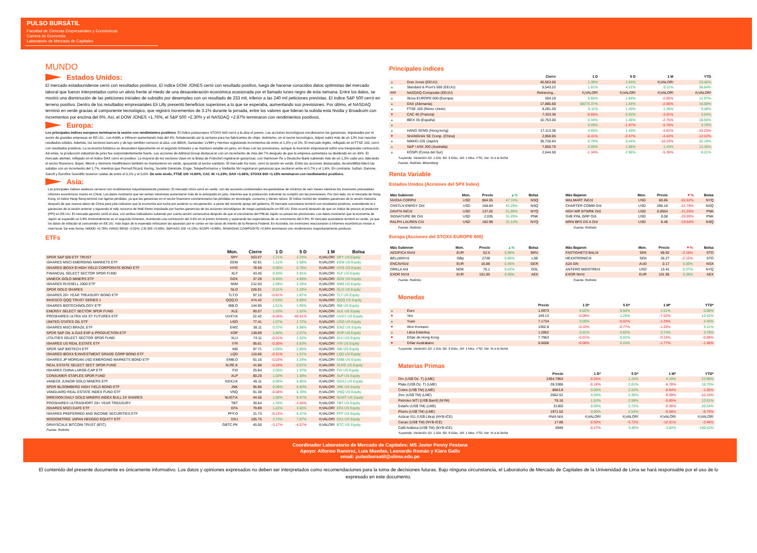PULSO BURSÁTIL
Facultad de Ciencias Empresariales y Económicas
Carrera de Economía
Laboratorio de Mercado de Capitales
MUNDO
Estados Unidos:
El mercado estadounidense cerró con resultados positivos. El índice DOW JONES cerró con resultado positivo, luego de hacerse conocidos datos optimistas del mercado laboral que fueron interpretados como un alivio frente al miedo de una desaceleración económica ocasionada por el llamado lunes negro de esta semana. Entre los datos, se mostró una disminución de las peticiones iniciales de subsidio por desempleo con un resultado de 233 mil, inferior a las 240 mil peticiones previstas. El índice S&P 500 cerró en terreno positivo. Dentro de los resultados empresariales Eli Lilly presentó beneficios superiores a lo que se esperaba, aumentando sus previsiones. Por último, el NASDAQ terminó en verde gracias al componente tecnológico, que registró incrementos de 3.1% durante la jornada, entre los valores que lideran la subida esta Nvidia y Broadcom con incrementos por encima del 6%. Así, el DOW JONES +1.76%, el S&P 500 +2.30% y el NASDAQ +2.87% terminaron con rendimientos positivos.
Europa:
Los principales índices europeos terminaron la sesión con rendimientos positivos. El índice paneuropeo STOXX 600 cerró a la alza el jueves. Las acciones tecnológicas encabezaron las ganancias, impulsadas por el sector de grandes empresas en EE.UU., con ASML e Infineon aumentando más del 4%, fortaleciendo así la semana para los fabricantes de chips. Asimismo, en el sector tecnológico, Adyen subió más de un 12% tras reportar resultados sólidos. Además, los sectores bancario y de lujo también cerraron al alza, con BBVA, Santander, LVMH y Hermes registrando incrementos de entre el 1,8% y el 3%. El mercado inglés, reflejado en el FTSE 100, cerró con resultados positivos. La economía británica se desaceleró ligeramente en el segundo trimestre y se mantuvo estable en junio, en línea con las previsiones, aunque la inversión empresarial sufrió una inesperada contracción. Ad emás, la producción industrial de junio fue sorprendentemente fuerte. Las acciones de Admiral Group destacaron con un incremento de más del 7% después de que la empresa aumentara su dividendo en un 39%. El mercado alemán, reflejado en el índice DAX cerró en positivo. La mayoría de los sectores clave en la Bolsa de Fráncfort registraron ganancias, con Hannover Re y Deutsche Bank subiendo más de un 1,3% cada uno, liderando el sector financiero. Bayer, Merck y Siemens Healthineers también se mantuvieron en verde, apoyando al sector sanitario. El mercado fra ncés, cerró la sesión en verde. Entre las acciones destacadas, ArcelorMittal lideró las subidas con un incremento del 1,7%, mientras que Pernod Ricard, Kering, Société Générale, Engie, Teleperformance y Stellantis NV registraron ganancias que oscilaron entre el 0,7% y el 1,6%. En contraste, Safran, Danone, Sanofi y Eurofins Scientific tuvieron caídas de entre el 0,1% y el 0,6%. De este modo, FTSE 100 +0.80%; CAC 40 +1.23%; DAX +1.66%; STOXX 600 +1.15% terminaron con rendimientos positivos.
Asia:
Los principales índices asiáticos cerraron con rendimientos mayoritariamente positivos. El mercado chino cerró en verde, con las acciones continentales recuperándose de mínimos de seis meses mientras los inversores procesaban informes económicos mixtos en China. Los datos mostraron que las ventas minoristas aumentaron más de lo anticipado en julio, mientras que la producción industrial no cumplió con las previsiones. Por otro lado, en el mercado de Hong Kong, el índice Hang Seng terminó con ligeras pérdidas, ya que las ganancias en el sector financiero contrarrestaron las pérdidas en tecnología, consumo y bienes raíces. El índice revirtió las notables ganancias de la sesión matutina después de que nuevos datos de China para julio indicaron que la economía aún lucha por acelerar su recuperación, a pesar del reciente apoyo del gobierno. El mercado surcoreano terminó con resultados positivos, extendiendo la s ganancias de la sesión anterior y siguiendo el rally nocturno de Wall Street impulsado por fuertes ganancias de las acciones tecnológicas de mega capitalización en EE.UU. Esto ocurrió después de que un índice de precios al productor (PPI) en EE.UU. El mercado japonés cerró al alza, con ambos indicadores subiendo por cuarta sesión consecutiva después de que el crecimiento del PIB de Japón su perara las previsiones. Los datos mostraron que la economía de Japón se expandió un 0.8% trimestralmente en el segundo trimestre, revirtiendo una contracción del 0.6% en el primer trimestre y superando las expectativas de un crecimiento del 0.5%. El mercado australiano terminó en verde, ya que los datos de inflación al consumidor en EE.UU. más bajos de lo esperado reforzaron las apuestas por re cortes en las tasas de interés de la Reserva Federal. En Australia, los inversores reaccionaron a informes económicos mixtos a nivel local. De esta forma, NIKKEI +0.78%; HANG SENG -0.02%; CSI 300 +0.99%; S&P/ASX 200 +0.19%; KOSPI +0.88%, SHANGHAI COMPOSITE +0.94% terminaron con rendimientos mayoritariamente positivos.
ETFs
| | Mon. | Cierre | 1 D | 5 D | 1 M | Bolsa |
| --- | --- | --- | --- | --- | --- | --- |
| SPDR S&P 500 ETF TRUST | SPY | 553.07 | 1.71% | 4.23% | #¡VALOR! | SPY US Equity |
| ISHARES MSCI EMERGING MARKETS ETF | EEM | 42.91 | 1.11% | 2.58% | #¡VALOR! | EEM US Equity |
| ISHARES IBOXX $ HIGH YIELD CORPORATE BOND ETF | HYG | 78.59 | 0.09% | 0.78% | #¡VALOR! | HYG US Equity |
| FINANCIAL SELECT SECTOR SPDR FUND | XLF | 43.45 | 0.93% | 2.91% | #¡VALOR! | XLF US Equity |
| VANECK GOLD MINERS ETF | GDX | 37.29 | 0.49% | 4.89% | #¡VALOR! | GDX US Equity |
| ISHARES RUSSELL 2000 ETF | IWM | 212.04 | 2.59% | 2.49% | #¡VALOR! | IWM US Equity |
| SPDR GOLD SHARES | GLD | 226.91 | 0.31% | 1.29% | #¡VALOR! | GLD US Equity |
| ISHARES 20+ YEAR TREASURY BOND ETF | TLT.O | 97.10 | -0.81% | 1.87% | #¡VALOR! | TLT US Equity |
| INVESCO QQQ TRUST SERIES 1 | QQQ.O | 474.42 | 2.53% | 5.88% | #¡VALOR! | QQQ US Equity |
| ISHARES BIOTECHNOLOGY ETF | IBB.O | 144.95 | 1.51% | 1.95% | #¡VALOR! | IBB US Equity |
| ENERGY SELECT SECTOR SPDR FUND | XLE | 90.57 | 1.20% | 1.52% | #¡VALOR! | XLE US Equity |
| PROSHARES ULTRA VIX ST FUTURES ETF | UVXY.K | 22.42 | -6.04% | -40.61% | #¡VALOR! | UVXY US Equity |
| UNITED STATES OIL ETF | USO | 77.41 | 1.07% | 2.72% | #¡VALOR! | USO US Equity |
| ISHARES MSCI BRAZIL ETF | EWZ | 30.11 | 0.37% | 5.98% | #¡VALOR! | EWZ US Equity |
| SPDR S&P OIL & GAS EXP & PRODUCTION ETF | XOP | 139.89 | 1.80% | 2.57% | #¡VALOR! | XOP US Equity |
| UTILITIES SELECT SECTOR SPDR FUND | XLU | 74.11 | -0.01% | 1.02% | #¡VALOR! | XLU US Equity |
| ISHARES US REAL ESTATE ETF | IYR | 95.61 | -0.30% | 0.63% | #¡VALOR! | IYR US Equity |
| SPDR S&P BIOTECH ETF | XBI | 97.71 | 1.69% | 2.85% | #¡VALOR! | XBI US Equity |
| ISHARES IBOXX $ INVESTMENT GRADE CORP BOND ETF | LQD | 110.86 | -0.31% | 1.57% | #¡VALOR! | LQD US Equity |
| ISHARES JP MORGAN USD EMERGING MARKETS BOND ETF | EMB.O | 91.16 | -0.03% | 1.29% | #¡VALOR! | EMB US Equity |
| REAL ESTATE SELECT SECT SPDR FUND | XLRE.K | 41.88 | -0.29% | 0.67% | #¡VALOR! | XLRE US Equity |
| ISHARES CHINA LARGE-CAP ETF | FXI | 25.84 | 2.05% | 1.37% | #¡VALOR! | FXI US Equity |
| CONSUMER STAPLES SPDR FUND | XLP | 80.29 | 1.03% | 1.59% | #¡VALOR! | XLP US Equity |
| VANECK JUNIOR GOLD MINERS ETF | GDXJ.K | 45.11 | 0.89% | 6.85% | #¡VALOR! | GDXJ US Equity |
| SPDR BLOOMBERG HIGH YIELD BOND ETF | JNK | 95.86 | 0.09% | 0.83% | #¡VALOR! | JNK US Equity |
| VANGUARD REAL ESTATE INDEX FUND ETF | VNQ | 91.38 | -0.08% | 0.78% | #¡VALOR! | VNQ US Equity |
| DIREXION DAILY GOLD MINERS INDEX BULL 2X SHARES | NUGT.K | 44.56 | 1.00% | 9.97% | #¡VALOR! | NUGT US Equity |
| PROSHARES ULTRASHORT 20+ YEAR TREASURY | TBT | 30.64 | 1.76% | -3.56% | #¡VALOR! | TBT US Equity |
| ISHARES MSCI EAFE ETF | EFA | 79.89 | 1.22% | 3.65% | #¡VALOR! | EFA US Equity |
| ISHARES PREFERRED AND INCOME SECURITIES ETF | PFF.O | 31.73 | -0.13% | 0.47% | #¡VALOR! | PFF US Equity |
| WISDOMTREE JAPAN HEDGED EQUITY ETF | DXJ | 105.75 | 3.73% | 7.97% | #¡VALOR! | DXJ US Equity |
| GRAYSCALE BITCOIN TRUST (BTC) | GBTC.PK | 45.50 | -3.17% | -4.07% | #¡VALOR! | BTC US Equity |
Fuente: Refinitiv
Principales índices
| | | Cierre | 1 D | 5 D | 1 M | YTD |
| --- | --- | --- | --- | --- | --- | --- |
| ▲ | Dow Jones (EEUU) | 40,563.06 | 1.39% | 2.83% | #¡VALOR! | 23.45% |
| ▲ | Standard & Poor's 500 (EEUU) | 5,543.22 | 1.61% | 4.21% | 0.11% | 36.84% |
| ### | NASDAQ Composite (EEUU) | Retrieving... | #¡VALOR! | #¡VALOR! | #¡VALOR! | #¡VALOR! |
| ▲ | Stoxx EUROPE 600 (Europa) | 504.10 | 5.66% | 1.64% | -2.05% | 11.97% |
| ▲ | DAX (Alemania) | 17,885.60 | 58273.37% | 1.54% | -2.66% | 16.68% |
| ▲ | FTSE 100 (Reino Unido) | 8,281.05 | 8.11% | 1.40% | 1.35% | 9.48% |
| ▼ | CAC 40 (Francia) | 7,333.36 | -8.65% | 0.93% | -3.91% | 2.04% |
| ▲ | IBEX 35 (España) | 10,753.00 | 4.34% | 1.45% | -2.75% | 18.55% |
| ▲ | | | 0.00% | -1.67% | -5.76% | 3.79% |
| ▲ | HANG SENG (Hong kong) | 17,113.36 | 4.65% | 1.40% | -4.81% | -15.25% |
| ▼ | SHANGHAI SE Comp. (China) | 2,850.65 | -6.41% | -0.67% | -4.42% | -12.02% |
| ▲ | NIKKEI 225 (Japón) | 36,726.64 | 0.78% | 5.44% | -10.23% | 32.19% |
| ▲ | S&P / ASX 200 (Australia) | 7,850.70 | 0.05% | 1.96% | 1.43% | 11.35% |
| ▲ | KOSPI (Corea del Sur) | 2,644.50 | -1.34% | 2.96% | -5.35% | 8.21% |
*Leyenda: Variación 1D: 1 Día; 5D: 5 Días; 1M: 1 Mes; YTD; Var. % a la fecha
Fuente: Refinitiv, Bloomberg
Renta Variable
Estados Unidos (Acciones del SPX Index)
| Más Subieron | Mon. | Precio | ▲% | Bolsa |
| --- | --- | --- | --- | --- |
| NVIDIA CORP/d | USD | 884.55 | 47.74% | NSQ |
| CNSTLN ENRGY O/d | USD | 168.84 | 42.25% | NSQ |
| DAVITA INC/d | USD | 137.02 | 31.89% | NYQ |
| SIGNATURE BK O/d | USD | 2.035 | 31.29% | PNK |
| RALPH LAUREN C/d | USD | 182.99 | 31.14% | NYQ |
Fuente: Refinitiv
| Más Bajaron | Mon. | Precio | ▼% | Bolsa |
| --- | --- | --- | --- | --- |
| WALMART INC/d | USD | 60.86 | -62.62% | NYQ |
| CHARTER COMM O/d | USD | 296.18 | -21.78% | NSQ |
| HGH WR NTWRK O/d | USD | 0.0554 | -21.55% | PNK |
| SVB FINL GRP O/d | USD | 0.08 | -20.00% | PNK |
| WRN BRS DS A O/d | USD | 8.48 | -19.54% | NSQ |
Fuente: Refinitiv
Europa (Acciones del STOXX EUROPE 600)
| Más Subieron | Mon. | Precio | ▲% | Bolsa |
| --- | --- | --- | --- | --- |
| AEDIFICA NV/d | EUR | 52.5 | 0.96% | BRU |
| BELLWAY/d | GBp | 2728 | 0.66% | LSE |
| ENCAVIS/d | EUR | 16.88 | 0.45% | GER |
| ORKLA A/d | NOK | 76.1 | 0.42% | OSL |
| EXOR NV/d | EUR | 101.95 | 0.39% | AEX |
Fuente: Refinitiv
| Más Bajaron | Mon. | Precio | ▼% | Bolsa |
| --- | --- | --- | --- | --- |
| FASTIGHETS BAL/d | SEK | 69.92 | -2.18% | STO |
| HEXATRONIC/d | SEK | 26.27 | -2.12% | STO |
| A2A GN | AUD | 0.17 | 0.00% | NSX |
| ANTERO MIDSTRE/d | USD | 13.41 | 0.37% | NYQ |
| EXOR NV/d | EUR | 101.95 | 0.39% | AEX |
Fuente: Refinitiv
Monedas
| | | Precio | 1 D* | 5 D* | 1 M* | YTD* |
| --- | --- | --- | --- | --- | --- | --- |
| ▲ | Euro | 1.0973 | 0.02% | 0.50% | 1.51% | 0.66% |
| ▼ | Yen | 149.13 | -0.09% | 1.26% | -7.52% | 12.42% |
| ▲ | Yuan | 7.1734 | 0.00% | -0.02% | -1.29% | 4.40% |
| ▼ | Won Koreano | 1362.8 | -0.10% | -0.77% | -1.26% | 5.11% |
| ▲ | Libra Esterlina | 1.2852 | 0.01% | 0.82% | 0.74% | 3.79% |
| ▼ | Dólar de Hong Kong | 7.7963 | -0.01% | 0.02% | -0.16% | -0.68% |
| ▼ | Dólar Australiano | 0.6608 | -0.06% | 0.24% | -1.77% | -1.48% |
*Leyenda: Variación 1D: 1 Día; 5D: 5 Días; 1M: 1 Mes; YTD; Var. % a la fecha
Materias Primas
| | Precio | 1 D* | 5 D* | 1 M* | YTD* |
| --- | --- | --- | --- | --- | --- |
| Oro (US$ Oz. T) (LME) | 2454.7964 | -0.05% | 1.16% | 4.19% | 23.96% |
| Plata (US$ Oz. T) (LME) | 28.3386 | -0.18% | 2.81% | -6.78% | 18.70% |
| Cobre (US$ TM) (LME) | 8863.8 | 0.00% | 2.22% | -8.94% | -1.55% |
| Zinc (US$ TM) (LME) | 2662.52 | 0.00% | 2.35% | -9.09% | -10.16% |
| Petroleo WTI (US$ Barril) (NYM) | 78.16 | 1.53% | 2.59% | -5.85% | 12.61% |
| Estaño (US$ TM) (LME) | 31305 | 0.00% | 2.72% | -5.36% | 20.24% |
| Plomo (US$ TM) (LME) | 1971.52 | 0.00% | 2.54% | -9.58% | -8.79% |
| Azúcar #11 (US$ Libra) (NYB-ICE) | #N/A N/A | #¡VALOR! | #¡VALOR! | #¡VALOR! | #¡VALOR! |
| Cacao (US$ TM) (NYB-ICE) | 17.88 | -0.50% | -3.72% | -12.91% | -3.46% |
| Café Arábica (US$ TM) (NYB-ICE) | 6948 | -0.27% | 3.49% | 3.04% | 160.52% |
*Leyenda: Variación 1D: 1 Día; 5D: 5 Días; 1M: 1 Mes; YTD; Var. % a la fecha
Coordinador Laboratorio de Mercado de Capitales: MS Javier Penny Pestana
Apoyo: Alfonso Ramirez, Luis Muedas, Leonardo Román y Kiara Gallo
email: pulsobursatil@ulima.edu.pe
El contenido del presente documente es únicamente informativo. Los datos y opiniones expresados no deben ser interpretados como recomendaciones para la toma de decisiones futuras. Bajo ninguna circunstancia, el Laboratorio de Mercado de Capitales de la Universidad de Lima se hará responsable por el uso de lo expresado en este documento.